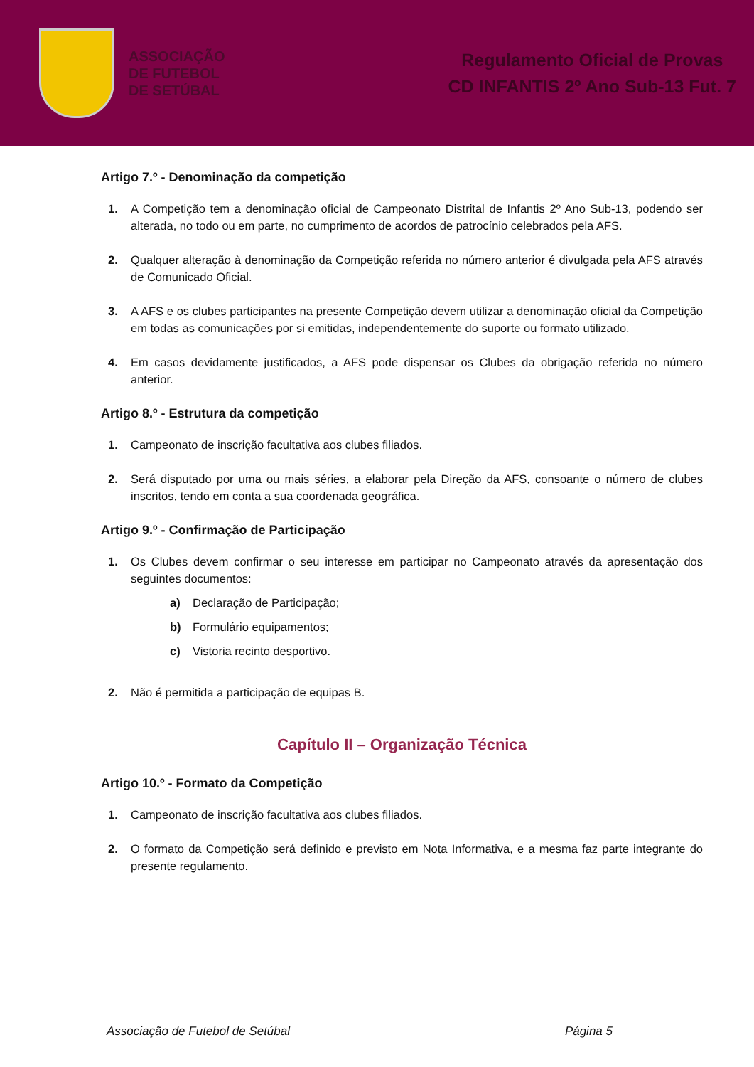ASSOCIAÇÃO
DE FUTEBOL
DE SETÚBAL
Regulamento Oficial de Provas
CD INFANTIS 2º Ano Sub-13 Fut. 7
Artigo 7.º - Denominação da competição
1. A Competição tem a denominação oficial de Campeonato Distrital de Infantis 2º Ano Sub-13, podendo ser alterada, no todo ou em parte, no cumprimento de acordos de patrocínio celebrados pela AFS.
2. Qualquer alteração à denominação da Competição referida no número anterior é divulgada pela AFS através de Comunicado Oficial.
3. A AFS e os clubes participantes na presente Competição devem utilizar a denominação oficial da Competição em todas as comunicações por si emitidas, independentemente do suporte ou formato utilizado.
4. Em casos devidamente justificados, a AFS pode dispensar os Clubes da obrigação referida no número anterior.
Artigo 8.º - Estrutura da competição
1. Campeonato de inscrição facultativa aos clubes filiados.
2. Será disputado por uma ou mais séries, a elaborar pela Direção da AFS, consoante o número de clubes inscritos, tendo em conta a sua coordenada geográfica.
Artigo 9.º - Confirmação de Participação
1. Os Clubes devem confirmar o seu interesse em participar no Campeonato através da apresentação dos seguintes documentos:
a) Declaração de Participação;
b) Formulário equipamentos;
c) Vistoria recinto desportivo.
2. Não é permitida a participação de equipas B.
Capítulo II – Organização Técnica
Artigo 10.º - Formato da Competição
1. Campeonato de inscrição facultativa aos clubes filiados.
2. O formato da Competição será definido e previsto em Nota Informativa, e a mesma faz parte integrante do presente regulamento.
Associação de Futebol de Setúbal Página 5